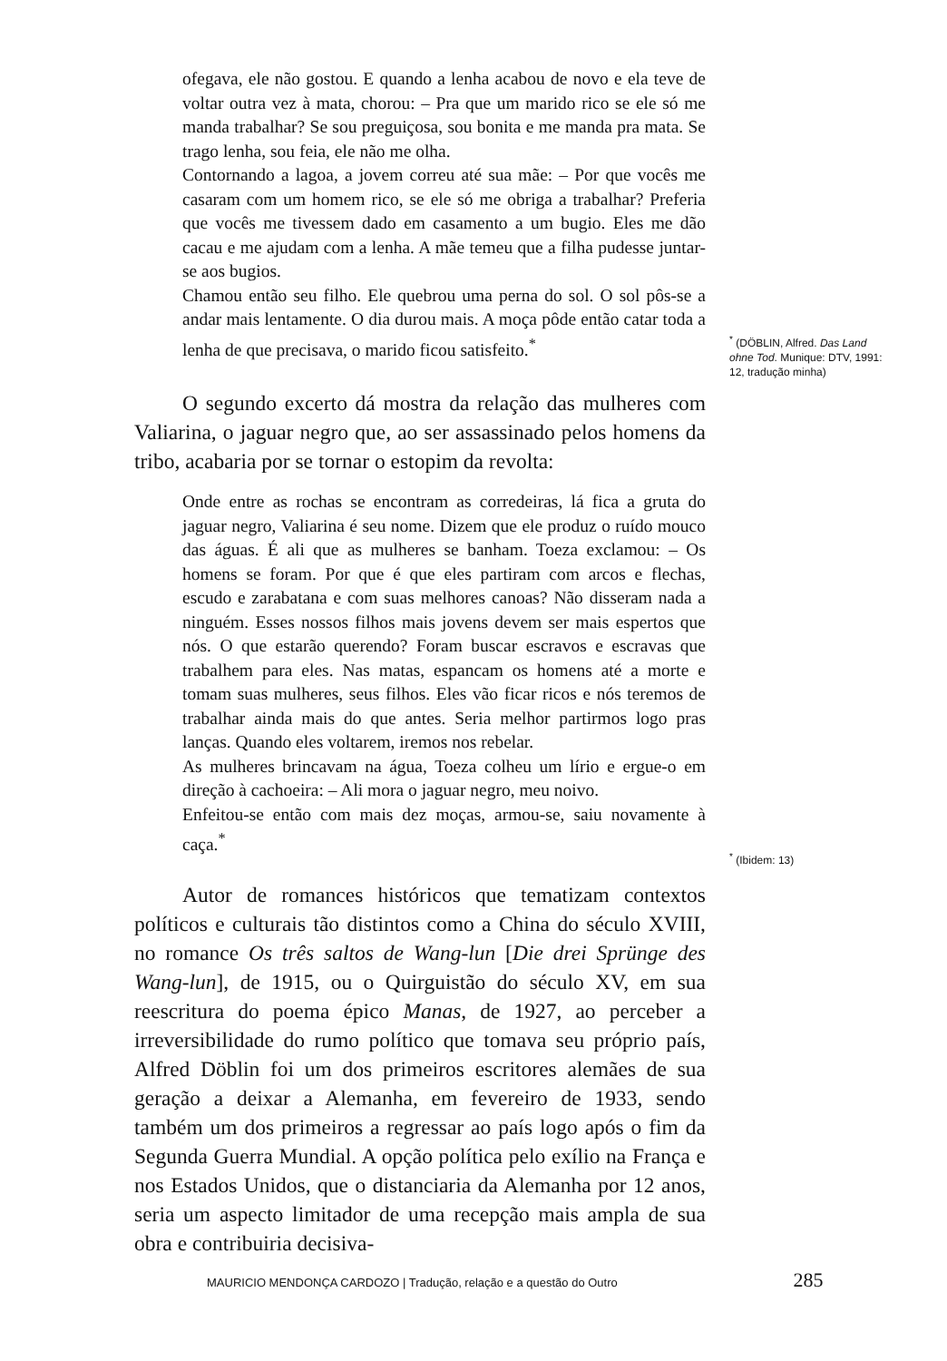ofegava, ele não gostou. E quando a lenha acabou de novo e ela teve de voltar outra vez à mata, chorou: – Pra que um marido rico se ele só me manda trabalhar? Se sou preguiçosa, sou bonita e me manda pra mata. Se trago lenha, sou feia, ele não me olha.
Contornando a lagoa, a jovem correu até sua mãe: – Por que vocês me casaram com um homem rico, se ele só me obriga a trabalhar? Preferia que vocês me tivessem dado em casamento a um bugio. Eles me dão cacau e me ajudam com a lenha. A mãe temeu que a filha pudesse juntar-se aos bugios.
Chamou então seu filho. Ele quebrou uma perna do sol. O sol pôs-se a andar mais lentamente. O dia durou mais. A moça pôde então catar toda a lenha de que precisava, o marido ficou satisfeito.<sup>*</sup>
<sup>*</sup> (DÖBLIN, Alfred. Das Land ohne Tod. Munique: DTV, 1991: 12, tradução minha)
O segundo excerto dá mostra da relação das mulheres com Valiarina, o jaguar negro que, ao ser assassinado pelos homens da tribo, acabaria por se tornar o estopim da revolta:
Onde entre as rochas se encontram as corredeiras, lá fica a gruta do jaguar negro, Valiarina é seu nome. Dizem que ele produz o ruído mouco das águas. É ali que as mulheres se banham. Toeza exclamou: – Os homens se foram. Por que é que eles partiram com arcos e flechas, escudo e zarabatana e com suas melhores canoas? Não disseram nada a ninguém. Esses nossos filhos mais jovens devem ser mais espertos que nós. O que estarão querendo? Foram buscar escravos e escravas que trabalhem para eles. Nas matas, espancam os homens até a morte e tomam suas mulheres, seus filhos. Eles vão ficar ricos e nós teremos de trabalhar ainda mais do que antes. Seria melhor partirmos logo pras lanças. Quando eles voltarem, iremos nos rebelar.
As mulheres brincavam na água, Toeza colheu um lírio e ergue-o em direção à cachoeira: – Ali mora o jaguar negro, meu noivo.
Enfeitou-se então com mais dez moças, armou-se, saiu novamente à caça.<sup>*</sup>
<sup>*</sup> (Ibidem: 13)
Autor de romances históricos que tematizam contextos políticos e culturais tão distintos como a China do século XVIII, no romance Os três saltos de Wang-lun [Die drei Sprünge des Wang-lun], de 1915, ou o Quirguistão do século XV, em sua reescritura do poema épico Manas, de 1927, ao perceber a irreversibilidade do rumo político que tomava seu próprio país, Alfred Döblin foi um dos primeiros escritores alemães de sua geração a deixar a Alemanha, em fevereiro de 1933, sendo também um dos primeiros a regressar ao país logo após o fim da Segunda Guerra Mundial. A opção política pelo exílio na França e nos Estados Unidos, que o distanciaria da Alemanha por 12 anos, seria um aspecto limitador de uma recepção mais ampla de sua obra e contribuiria decisiva-
MAURICIO MENDONÇA CARDOZO | Tradução, relação e a questão do Outro 285